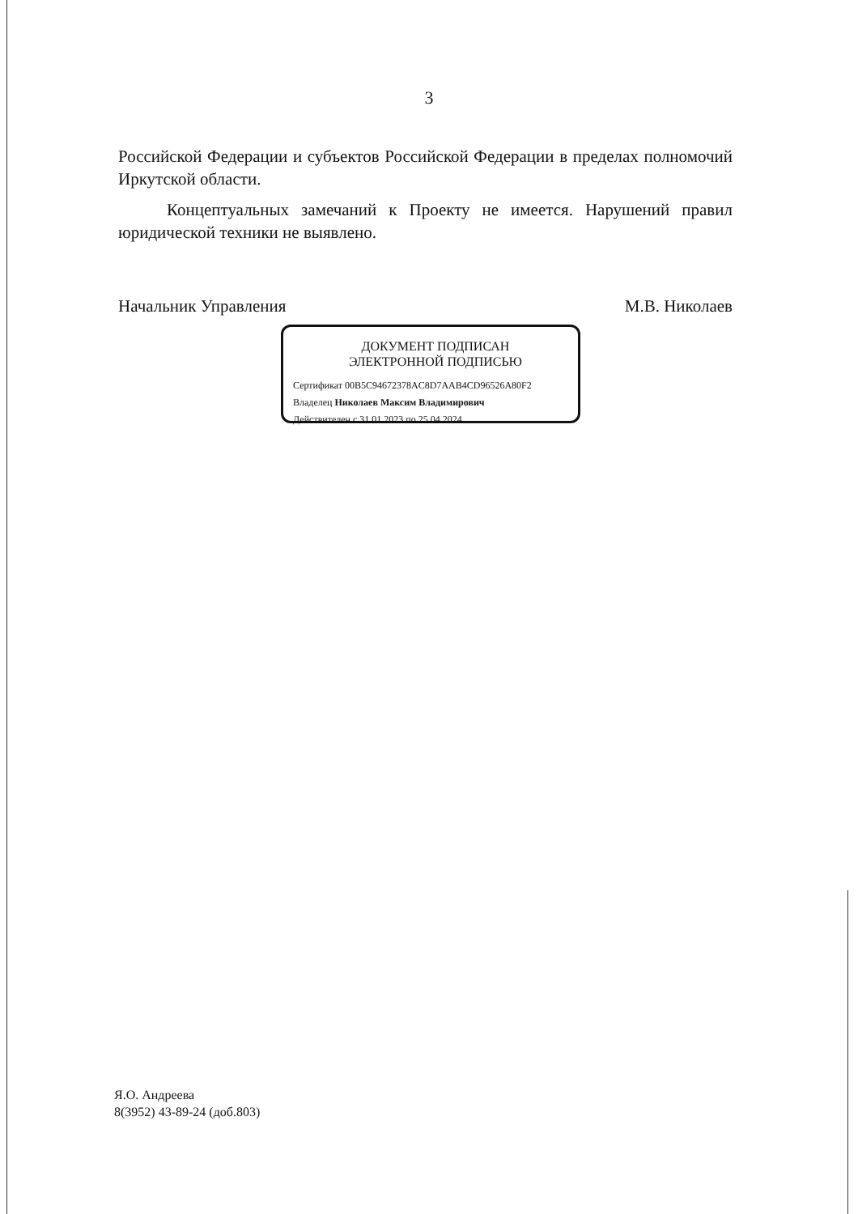3
Российской Федерации и субъектов Российской Федерации в пределах полномочий Иркутской области.
Концептуальных замечаний к Проекту не имеется. Нарушений правил юридической техники не выявлено.
Начальник Управления М.В. Николаев
ДОКУМЕНТ ПОДПИСАН
ЭЛЕКТРОННОЙ ПОДПИСЬЮ
Сертификат 00B5C94672378AC8D7AAB4CD96526A80F2
Владелец Николаев Максим Владимирович
Действителен с 31.01.2023 по 25.04.2024
Я.О. Андреева
8(3952) 43-89-24 (доб.803)